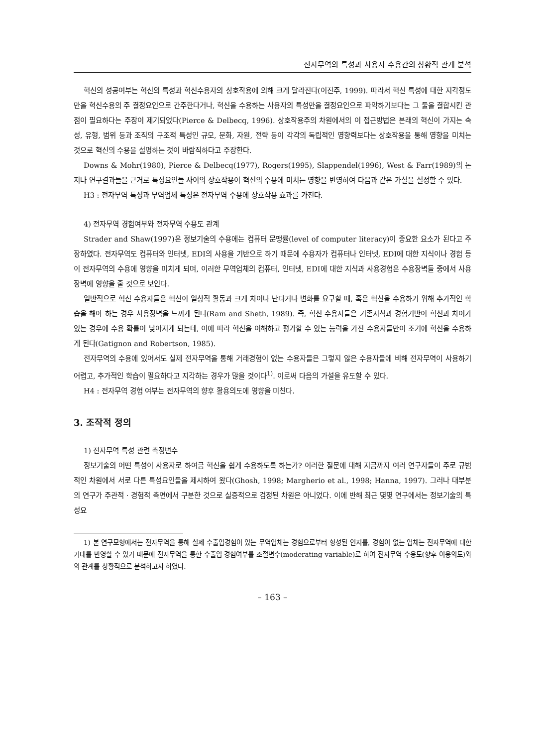전자무역의 특성과 사용자 수용간의 상황적 관계 분석
혁신의 성공여부는 혁신의 특성과 혁신수용자의 상호작용에 의해 크게 달라진다(이진주, 1999). 따라서 혁신 특성에 대한 지각정도만을 혁신수용의 주 결정요인으로 간주한다거나, 혁신을 수용하는 사용자의 특성만을 결정요인으로 파악하기보다는 그 둘을 결합시킨 관점이 필요하다는 주장이 제기되었다(Pierce & Delbecq, 1996). 상호작용주의 차원에서의 이 접근방법은 본래의 혁신이 가지는 속성, 유형, 범위 등과 조직의 구조적 특성인 규모, 문화, 자원, 전략 등이 각각의 독립적인 영향력보다는 상호작용을 통해 영향을 미치는 것으로 혁신의 수용을 설명하는 것이 바람직하다고 주장한다.
Downs & Mohr(1980), Pierce & Delbecq(1977), Rogers(1995), Slappendel(1996), West & Farr(1989)의 논지나 연구결과들을 근거로 특성요인들 사이의 상호작용이 혁신의 수용에 미치는 영향을 반영하여 다음과 같은 가설을 설정할 수 있다.
H3 : 전자무역 특성과 무역업체 특성은 전자무역 수용에 상호작용 효과를 가진다.
4) 전자무역 경험여부와 전자무역 수용도 관계
Strader and Shaw(1997)은 정보기술의 수용에는 컴퓨터 문맹률(level of computer literacy)이 중요한 요소가 된다고 주장하였다. 전자무역도 컴퓨터와 인터넷, EDI의 사용을 기반으로 하기 때문에 수용자가 컴퓨터나 인터넷, EDI에 대한 지식이나 경험 등이 전자무역의 수용에 영향을 미치게 되며, 이러한 무역업체의 컴퓨터, 인터넷, EDI에 대한 지식과 사용경험은 수용장벽들 중에서 사용장벽에 영향을 줄 것으로 보인다.
일반적으로 혁신 수용자들은 혁신이 일상적 활동과 크게 차이나 난다거나 변화를 요구할 때, 혹은 혁신을 수용하기 위해 추가적인 학습을 해야 하는 경우 사용장벽을 느끼게 된다(Ram and Sheth, 1989). 즉, 혁신 수용자들은 기존지식과 경험기반이 혁신과 차이가 있는 경우에 수용 확률이 낮아지게 되는데, 이에 따라 혁신을 이해하고 평가할 수 있는 능력을 가진 수용자들만이 조기에 혁신을 수용하게 된다(Gatignon and Robertson, 1985).
전자무역의 수용에 있어서도 실제 전자무역을 통해 거래경험이 없는 수용자들은 그렇지 않은 수용자들에 비해 전자무역이 사용하기 어렵고, 추가적인 학습이 필요하다고 지각하는 경우가 많을 것이다<sup>1)</sup>. 이로써 다음의 가설을 유도할 수 있다.
H4 : 전자무역 경험 여부는 전자무역의 향후 활용의도에 영향을 미친다.
3. 조작적 정의
1) 전자무역 특성 관련 측정변수
정보기술의 어떤 특성이 사용자로 하여금 혁신을 쉽게 수용하도록 하는가? 이러한 질문에 대해 지금까지 여러 연구자들이 주로 규범적인 차원에서 서로 다른 특성요인들을 제시하여 왔다(Ghosh, 1998; Margherio et al., 1998; Hanna, 1997). 그러나 대부분의 연구가 주관적 · 경험적 측면에서 구분한 것으로 실증적으로 검정된 차원은 아니었다. 이에 반해 최근 몇몇 연구에서는 정보기술의 특성요
1) 본 연구모형에서는 전자무역을 통해 실제 수출입경험이 있는 무역업체는 경험으로부터 형성된 인지를, 경험이 없는 업체는 전자무역에 대한 기대를 반영할 수 있기 때문에 전자무역을 통한 수출입 경험여부를 조절변수(moderating variable)로 하여 전자무역 수용도(향후 이용의도)와의 관계를 상황적으로 분석하고자 하였다.
– 163 –